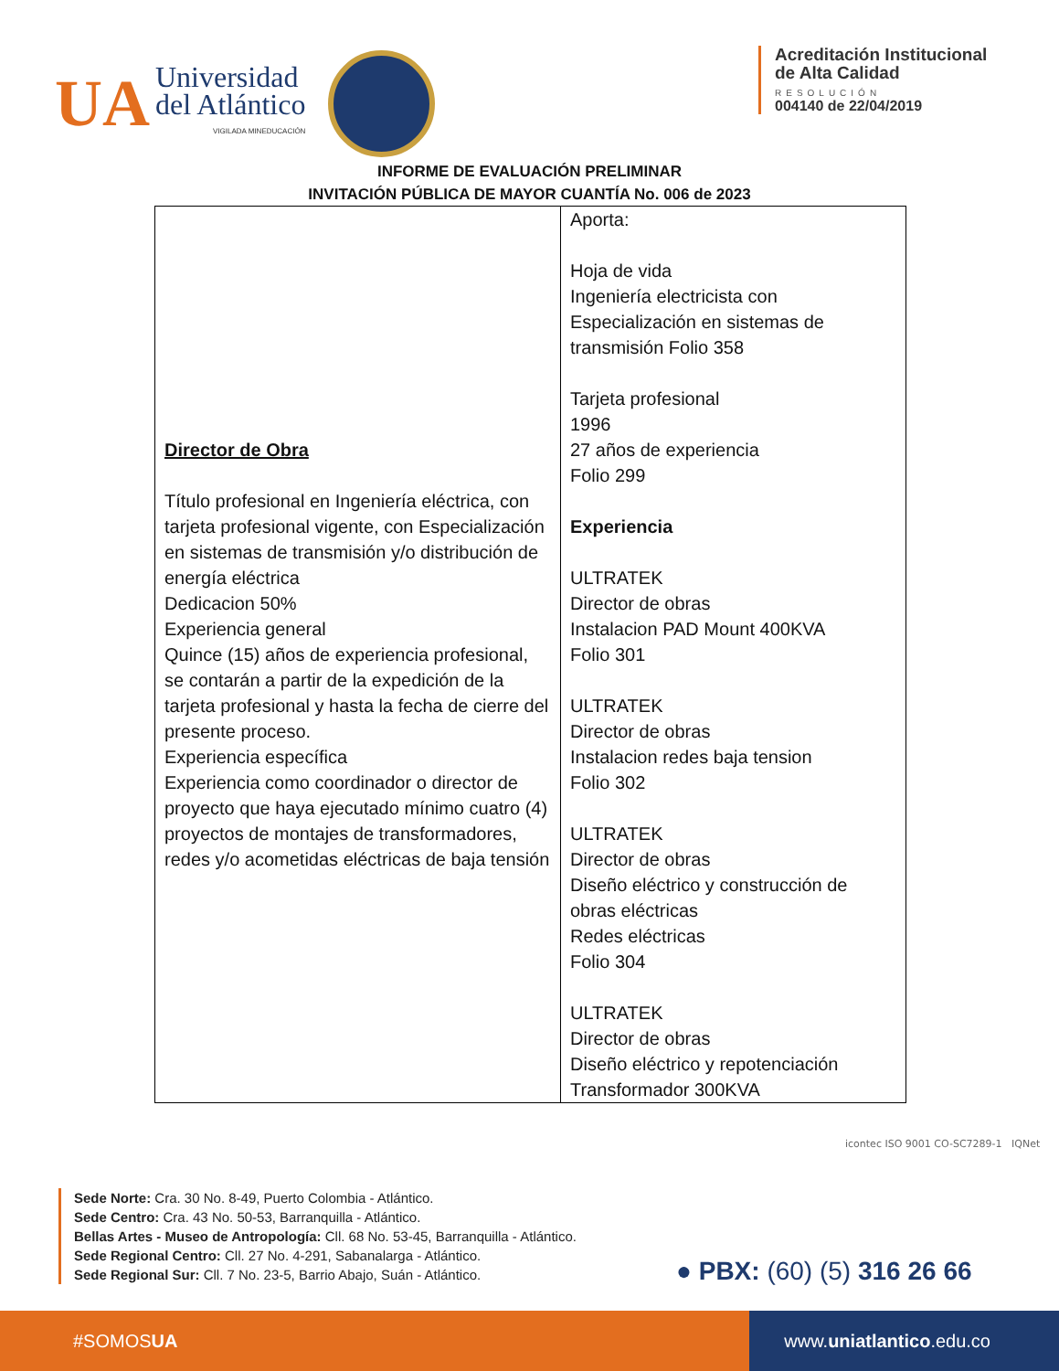UA
Universidad
del Atlántico
VIGILADA MINEDUCACIÓN
Acreditación Institucional
de Alta Calidad
RESOLUCIÓN
004140 de 22/04/2019
INFORME DE EVALUACIÓN PRELIMINAR
INVITACIÓN PÚBLICA DE MAYOR CUANTÍA No. 006 de 2023
| Director de Obra Título profesional en Ingeniería eléctrica, con tarjeta profesional vigente, con Especialización en sistemas de transmisión y/o distribución de energía eléctrica Dedicacion 50% Experiencia general Quince (15) años de experiencia profesional, se contarán a partir de la expedición de la tarjeta profesional y hasta la fecha de cierre del presente proceso. Experiencia específica Experiencia como coordinador o director de proyecto que haya ejecutado mínimo cuatro (4) proyectos de montajes de transformadores, redes y/o acometidas eléctricas de baja tensión | Aporta: Hoja de vida Ingeniería electricista con Especialización en sistemas de transmisión Folio 358 Tarjeta profesional 1996 27 años de experiencia Folio 299 Experiencia ULTRATEK Director de obras Instalacion PAD Mount 400KVA Folio 301 ULTRATEK Director de obras Instalacion redes baja tension Folio 302 ULTRATEK Director de obras Diseño eléctrico y construcción de obras eléctricas Redes eléctricas Folio 304 ULTRATEK Director de obras Diseño eléctrico y repotenciación Transformador 300KVA |
icontec ISO 9001 CO-SC7289-1 IQNet
Sede Norte: Cra. 30 No. 8-49, Puerto Colombia - Atlántico.
Sede Centro: Cra. 43 No. 50-53, Barranquilla - Atlántico.
Bellas Artes - Museo de Antropología: Cll. 68 No. 53-45, Barranquilla - Atlántico.
Sede Regional Centro: Cll. 27 No. 4-291, Sabanalarga - Atlántico.
Sede Regional Sur: Cll. 7 No. 23-5, Barrio Abajo, Suán - Atlántico.
● PBX: (60) (5) 316 26 66
#SOMOS UA www. uniatlantico.edu.co